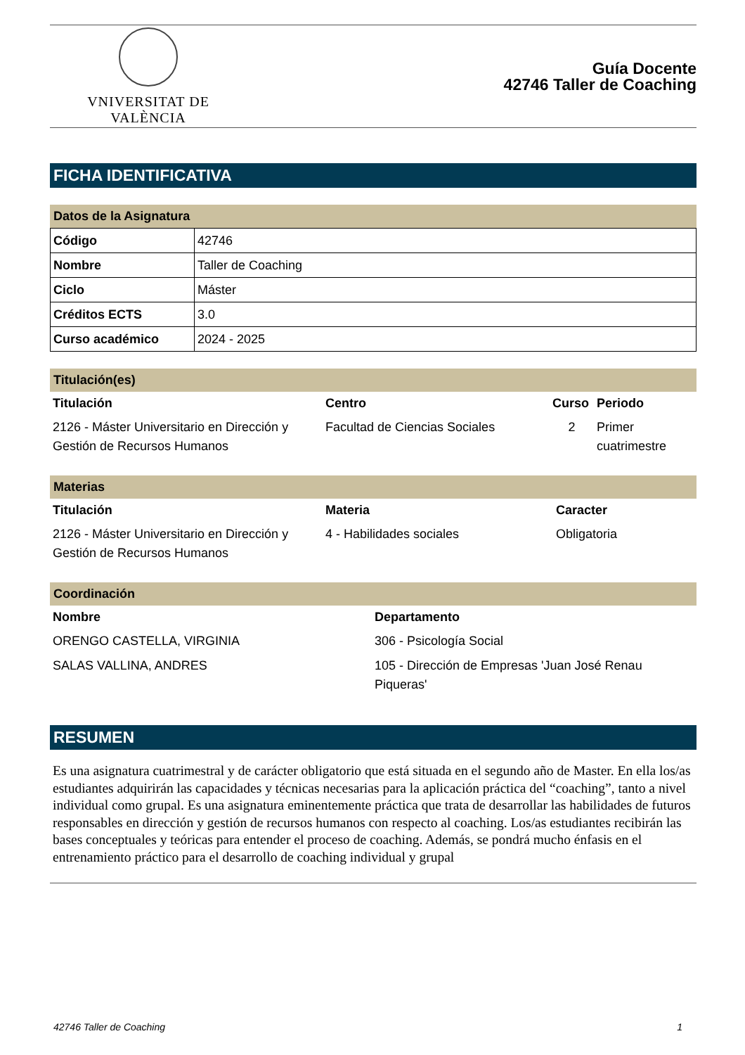VNIVERSITAT DE VALÈNCIA
Guía Docente
42746 Taller de Coaching
FICHA IDENTIFICATIVA
Datos de la Asignatura
| Código | 42746 |
| Nombre | Taller de Coaching |
| Ciclo | Máster |
| Créditos ECTS | 3.0 |
| Curso académico | 2024 - 2025 |
Titulación(es)
| Titulación | Centro | Curso | Periodo |
| --- | --- | --- | --- |
| 2126 - Máster Universitario en Dirección y Gestión de Recursos Humanos | Facultad de Ciencias Sociales | 2 | Primer cuatrimestre |
Materias
| Titulación | Materia | Caracter |
| --- | --- | --- |
| 2126 - Máster Universitario en Dirección y Gestión de Recursos Humanos | 4 - Habilidades sociales | Obligatoria |
Coordinación
| Nombre | Departamento |
| --- | --- |
| ORENGO CASTELLA, VIRGINIA | 306 - Psicología Social |
| SALAS VALLINA, ANDRES | 105 - Dirección de Empresas 'Juan José Renau Piqueras' |
RESUMEN
Es una asignatura cuatrimestral y de carácter obligatorio que está situada en el segundo año de Master. En ella los/as estudiantes adquirirán las capacidades y técnicas necesarias para la aplicación práctica del “coaching”, tanto a nivel individual como grupal. Es una asignatura eminentemente práctica que trata de desarrollar las habilidades de futuros responsables en dirección y gestión de recursos humanos con respecto al coaching. Los/as estudiantes recibirán las bases conceptuales y teóricas para entender el proceso de coaching. Además, se pondrá mucho énfasis en el entrenamiento práctico para el desarrollo de coaching individual y grupal
42746 Taller de Coaching 1